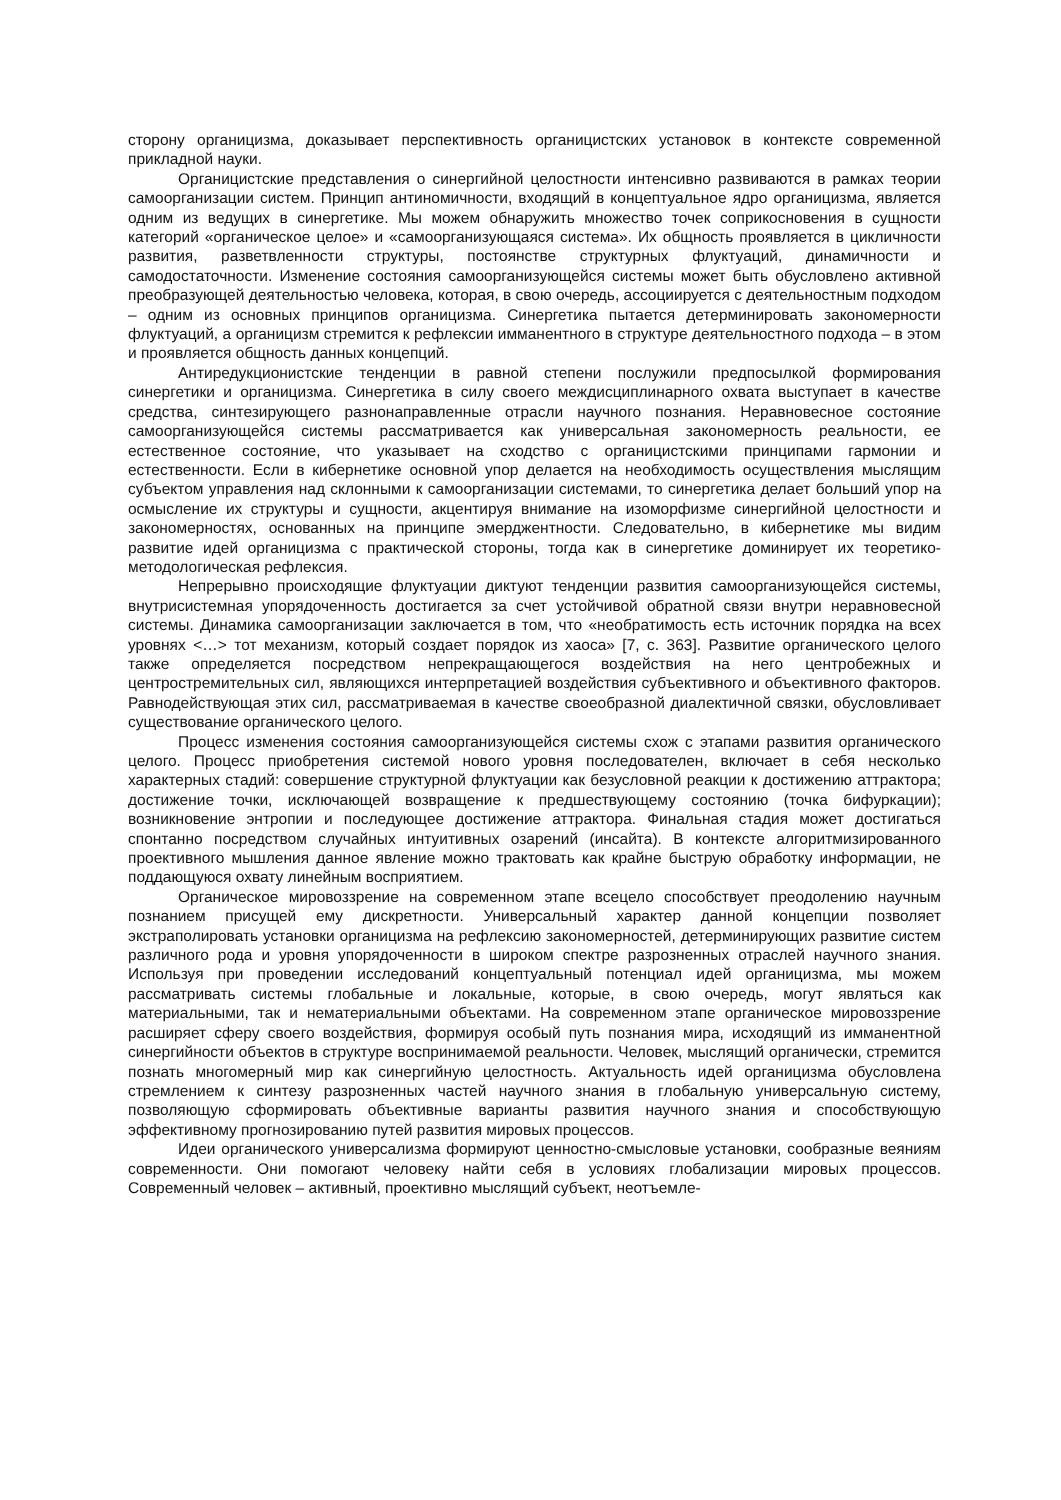сторону органицизма, доказывает перспективность органицистских установок в контексте современной прикладной науки.
Органицистские представления о синергийной целостности интенсивно развиваются в рамках теории самоорганизации систем. Принцип антиномичности, входящий в концептуальное ядро органицизма, является одним из ведущих в синергетике. Мы можем обнаружить множество точек соприкосновения в сущности категорий «органическое целое» и «самоорганизующаяся система». Их общность проявляется в цикличности развития, разветвленности структуры, постоянстве структурных флуктуаций, динамичности и самодостаточности. Изменение состояния самоорганизующейся системы может быть обусловлено активной преобразующей деятельностью человека, которая, в свою очередь, ассоциируется с деятельностным подходом – одним из основных принципов органицизма. Синергетика пытается детерминировать закономерности флуктуаций, а органицизм стремится к рефлексии имманентного в структуре деятельностного подхода – в этом и проявляется общность данных концепций.
Антиредукционистские тенденции в равной степени послужили предпосылкой формирования синергетики и органицизма. Синергетика в силу своего междисциплинарного охвата выступает в качестве средства, синтезирующего разнонаправленные отрасли научного познания. Неравновесное состояние самоорганизующейся системы рассматривается как универсальная закономерность реальности, ее естественное состояние, что указывает на сходство с органицистскими принципами гармонии и естественности. Если в кибернетике основной упор делается на необходимость осуществления мыслящим субъектом управления над склонными к самоорганизации системами, то синергетика делает больший упор на осмысление их структуры и сущности, акцентируя внимание на изоморфизме синергийной целостности и закономерностях, основанных на принципе эмерджентности. Следовательно, в кибернетике мы видим развитие идей органицизма с практической стороны, тогда как в синергетике доминирует их теоретико-методологическая рефлексия.
Непрерывно происходящие флуктуации диктуют тенденции развития самоорганизующейся системы, внутрисистемная упорядоченность достигается за счет устойчивой обратной связи внутри неравновесной системы. Динамика самоорганизации заключается в том, что «необратимость есть источник порядка на всех уровнях <…> тот механизм, который создает порядок из хаоса» [7, с. 363]. Развитие органического целого также определяется посредством непрекращающегося воздействия на него центробежных и центростремительных сил, являющихся интерпретацией воздействия субъективного и объективного факторов. Равнодействующая этих сил, рассматриваемая в качестве своеобразной диалектичной связки, обусловливает существование органического целого.
Процесс изменения состояния самоорганизующейся системы схож с этапами развития органического целого. Процесс приобретения системой нового уровня последователен, включает в себя несколько характерных стадий: совершение структурной флуктуации как безусловной реакции к достижению аттрактора; достижение точки, исключающей возвращение к предшествующему состоянию (точка бифуркации); возникновение энтропии и последующее достижение аттрактора. Финальная стадия может достигаться спонтанно посредством случайных интуитивных озарений (инсайта). В контексте алгоритмизированного проективного мышления данное явление можно трактовать как крайне быструю обработку информации, не поддающуюся охвату линейным восприятием.
Органическое мировоззрение на современном этапе всецело способствует преодолению научным познанием присущей ему дискретности. Универсальный характер данной концепции позволяет экстраполировать установки органицизма на рефлексию закономерностей, детерминирующих развитие систем различного рода и уровня упорядоченности в широком спектре разрозненных отраслей научного знания. Используя при проведении исследований концептуальный потенциал идей органицизма, мы можем рассматривать системы глобальные и локальные, которые, в свою очередь, могут являться как материальными, так и нематериальными объектами. На современном этапе органическое мировоззрение расширяет сферу своего воздействия, формируя особый путь познания мира, исходящий из имманентной синергийности объектов в структуре воспринимаемой реальности. Человек, мыслящий органически, стремится познать многомерный мир как синергийную целостность. Актуальность идей органицизма обусловлена стремлением к синтезу разрозненных частей научного знания в глобальную универсальную систему, позволяющую сформировать объективные варианты развития научного знания и способствующую эффективному прогнозированию путей развития мировых процессов.
Идеи органического универсализма формируют ценностно-смысловые установки, сообразные веяниям современности. Они помогают человеку найти себя в условиях глобализации мировых процессов. Современный человек – активный, проективно мыслящий субъект, неотъемле-